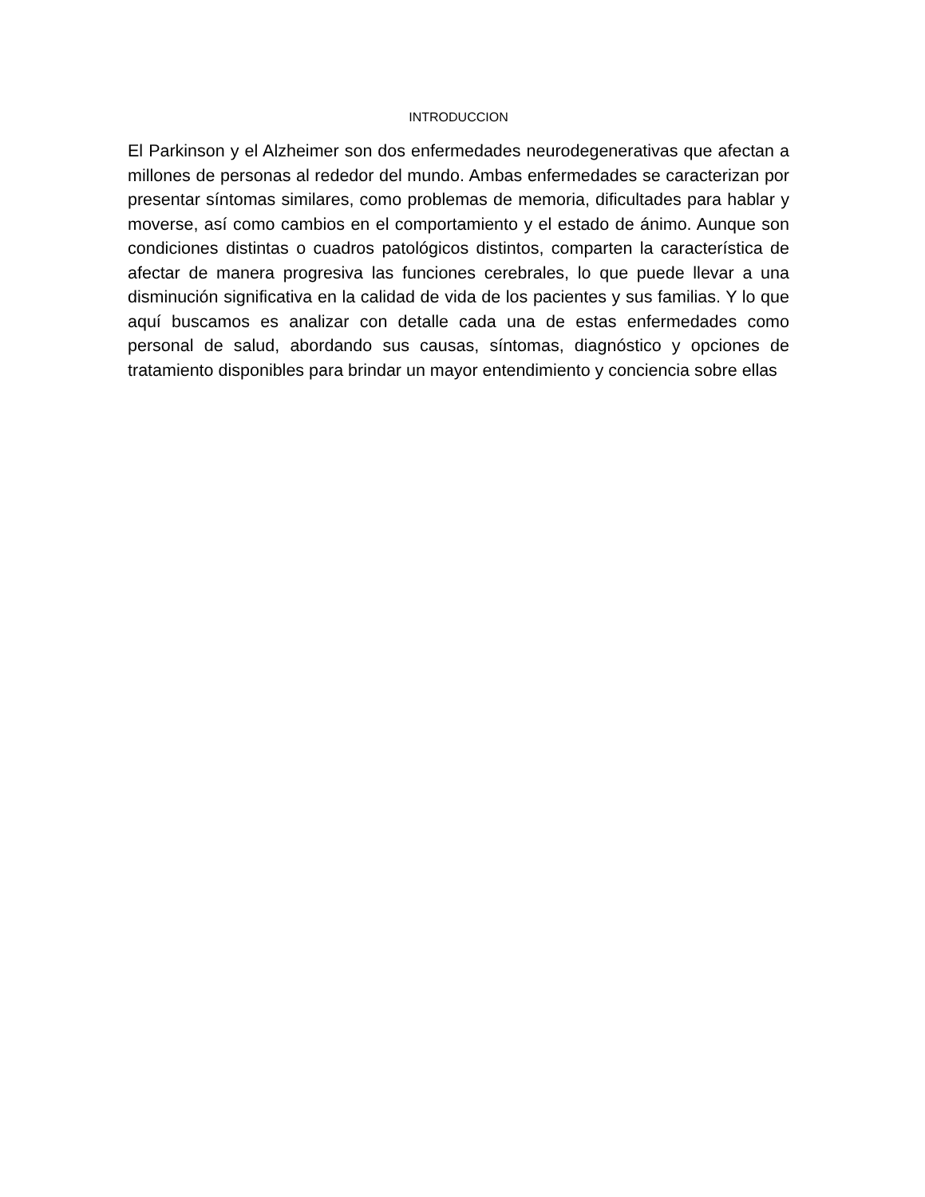INTRODUCCION
El Parkinson y el Alzheimer son dos enfermedades neurodegenerativas que afectan a millones de personas al rededor del mundo. Ambas enfermedades se caracterizan por presentar síntomas similares, como problemas de memoria, dificultades para hablar y moverse, así como cambios en el comportamiento y el estado de ánimo. Aunque son condiciones distintas o cuadros patológicos distintos, comparten la característica de afectar de manera progresiva las funciones cerebrales, lo que puede llevar a una disminución significativa en la calidad de vida de los pacientes y sus familias. Y lo que aquí buscamos es analizar con detalle cada una de estas enfermedades como personal de salud, abordando sus causas, síntomas, diagnóstico y opciones de tratamiento disponibles para brindar un mayor entendimiento y conciencia sobre ellas